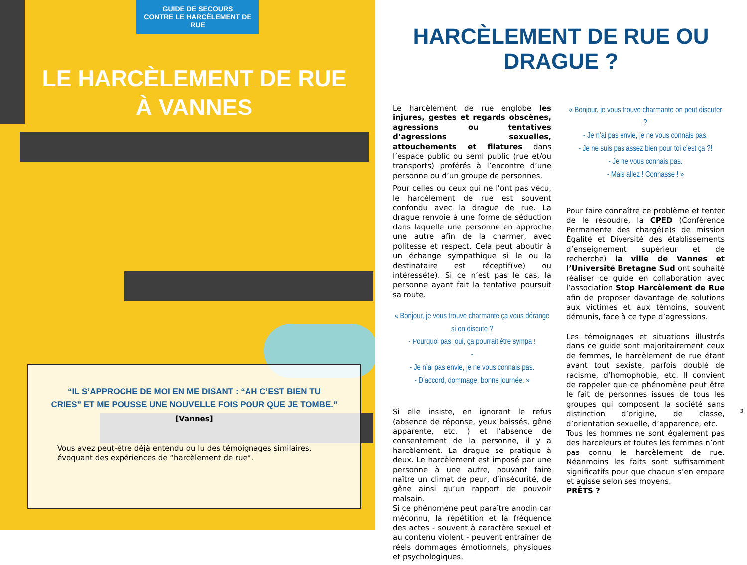GUIDE DE SECOURS
CONTRE LE HARCÈLEMENT DE RUE
LE HARCÈLEMENT DE RUE
À VANNES
“IL S’APPROCHE DE MOI EN ME DISANT : “AH C’EST BIEN TU
CRIES” ET ME POUSSE UNE NOUVELLE FOIS POUR QUE JE TOMBE.”
[Vannes]
Vous avez peut-être déjà entendu ou lu des témoignages similaires, évoquant des expériences de “harcèlement de rue”.
HARCÈLEMENT DE RUE OU DRAGUE ?
Le harcèlement de rue englobe les injures, gestes et regards obscènes, agressions ou tentatives d’agressions sexuelles, attouchements et filatures dans l’espace public ou semi public (rue et/ou transports) proférés à l’encontre d’une personne ou d’un groupe de personnes.
Pour celles ou ceux qui ne l’ont pas vécu, le harcèlement de rue est souvent confondu avec la drague de rue. La drague renvoie à une forme de séduction dans laquelle une personne en approche une autre afin de la charmer, avec politesse et respect. Cela peut aboutir à un échange sympathique si le ou la destinataire est réceptif(ve) ou intéressé(e). Si ce n’est pas le cas, la personne ayant fait la tentative poursuit sa route.
« Bonjour, je vous trouve charmante ça vous dérange si on discute ?
- Pourquoi pas, oui, ça pourrait être sympa !
-
- Je n’ai pas envie, je ne vous connais pas.
- D’accord, dommage, bonne journée. »
Si elle insiste, en ignorant le refus (absence de réponse, yeux baissés, gêne apparente, etc. ) et l’absence de consentement de la personne, il y a harcèlement. La drague se pratique à deux. Le harcèlement est imposé par une personne à une autre, pouvant faire naître un climat de peur, d’insécurité, de gêne ainsi qu’un rapport de pouvoir malsain.
Si ce phénomène peut paraître anodin car méconnu, la répétition et la fréquence des actes - souvent à caractère sexuel et au contenu violent - peuvent entraîner de réels dommages émotionnels, physiques et psychologiques.
« Bonjour, je vous trouve charmante on peut discuter ?
- Je n’ai pas envie, je ne vous connais pas.
- Je ne suis pas assez bien pour toi c’est ça ?!
- Je ne vous connais pas.
- Mais allez ! Connasse ! »
Pour faire connaître ce problème et tenter de le résoudre, la CPED (Conférence Permanente des chargé(e)s de mission Égalité et Diversité des établissements d’enseignement supérieur et de recherche) la ville de Vannes et l’Université Bretagne Sud ont souhaité réaliser ce guide en collaboration avec l’association Stop Harcèlement de Rue afin de proposer davantage de solutions aux victimes et aux témoins, souvent démunis, face à ce type d’agressions.
Les témoignages et situations illustrés dans ce guide sont majoritairement ceux de femmes, le harcèlement de rue étant avant tout sexiste, parfois doublé de racisme, d’homophobie, etc. Il convient de rappeler que ce phénomène peut être le fait de personnes issues de tous les groupes qui composent la société sans distinction d’origine, de classe, d’orientation sexuelle, d’apparence, etc.
Tous les hommes ne sont également pas des harceleurs et toutes les femmes n’ont pas connu le harcèlement de rue. Néanmoins les faits sont suffisamment significatifs pour que chacun s’en empare et agisse selon ses moyens.
PRÊTS ?
3